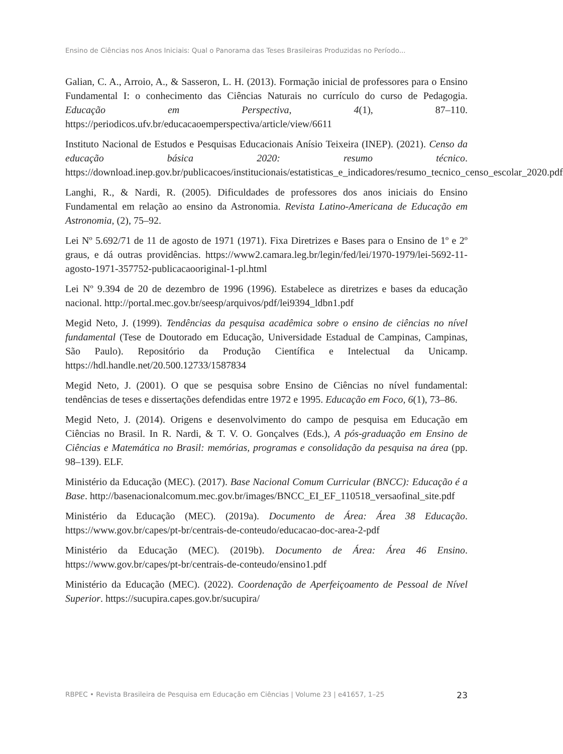Ensino de Ciências nos Anos Iniciais: Qual o Panorama das Teses Brasileiras Produzidas no Período...
Galian, C. A., Arroio, A., & Sasseron, L. H. (2013). Formação inicial de professores para o Ensino Fundamental I: o conhecimento das Ciências Naturais no currículo do curso de Pedagogia. Educação em Perspectiva, 4(1), 87–110. https://periodicos.ufv.br/educacaoemperspectiva/article/view/6611
Instituto Nacional de Estudos e Pesquisas Educacionais Anísio Teixeira (INEP). (2021). Censo da educação básica 2020: resumo técnico. https://download.inep.gov.br/publicacoes/institucionais/estatisticas_e_indicadores/resumo_tecnico_censo_escolar_2020.pdf
Langhi, R., & Nardi, R. (2005). Dificuldades de professores dos anos iniciais do Ensino Fundamental em relação ao ensino da Astronomia. Revista Latino-Americana de Educação em Astronomia, (2), 75–92.
Lei Nº 5.692/71 de 11 de agosto de 1971 (1971). Fixa Diretrizes e Bases para o Ensino de 1º e 2º graus, e dá outras providências. https://www2.camara.leg.br/legin/fed/lei/1970-1979/lei-5692-11-agosto-1971-357752-publicacaooriginal-1-pl.html
Lei Nº 9.394 de 20 de dezembro de 1996 (1996). Estabelece as diretrizes e bases da educação nacional. http://portal.mec.gov.br/seesp/arquivos/pdf/lei9394_ldbn1.pdf
Megid Neto, J. (1999). Tendências da pesquisa acadêmica sobre o ensino de ciências no nível fundamental (Tese de Doutorado em Educação, Universidade Estadual de Campinas, Campinas, São Paulo). Repositório da Produção Científica e Intelectual da Unicamp. https://hdl.handle.net/20.500.12733/1587834
Megid Neto, J. (2001). O que se pesquisa sobre Ensino de Ciências no nível fundamental: tendências de teses e dissertações defendidas entre 1972 e 1995. Educação em Foco, 6(1), 73–86.
Megid Neto, J. (2014). Origens e desenvolvimento do campo de pesquisa em Educação em Ciências no Brasil. In R. Nardi, & T. V. O. Gonçalves (Eds.), A pós-graduação em Ensino de Ciências e Matemática no Brasil: memórias, programas e consolidação da pesquisa na área (pp. 98–139). ELF.
Ministério da Educação (MEC). (2017). Base Nacional Comum Curricular (BNCC): Educação é a Base. http://basenacionalcomum.mec.gov.br/images/BNCC_EI_EF_110518_versaofinal_site.pdf
Ministério da Educação (MEC). (2019a). Documento de Área: Área 38 Educação. https://www.gov.br/capes/pt-br/centrais-de-conteudo/educacao-doc-area-2-pdf
Ministério da Educação (MEC). (2019b). Documento de Área: Área 46 Ensino. https://www.gov.br/capes/pt-br/centrais-de-conteudo/ensino1.pdf
Ministério da Educação (MEC). (2022). Coordenação de Aperfeiçoamento de Pessoal de Nível Superior. https://sucupira.capes.gov.br/sucupira/
RBPEC • Revista Brasileira de Pesquisa em Educação em Ciências | Volume 23 | e41657, 1–25 23